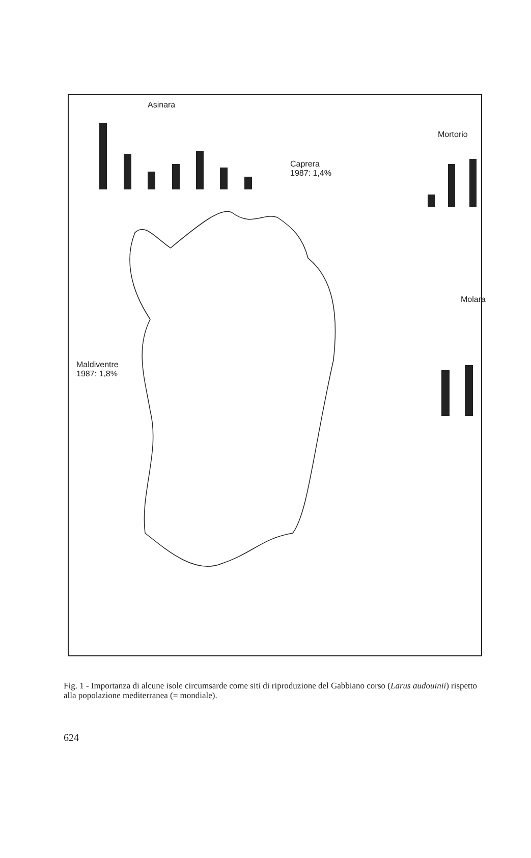Asinara
Mortorio
Caprera
1987: 1,4%
Molara
Maldiventre
1987: 1,8%
Fig. 1 - Importanza di alcune isole circumsarde come siti di riproduzione del Gabbiano corso (Larus audouinii) rispetto alla popolazione mediterranea (= mondiale).
624